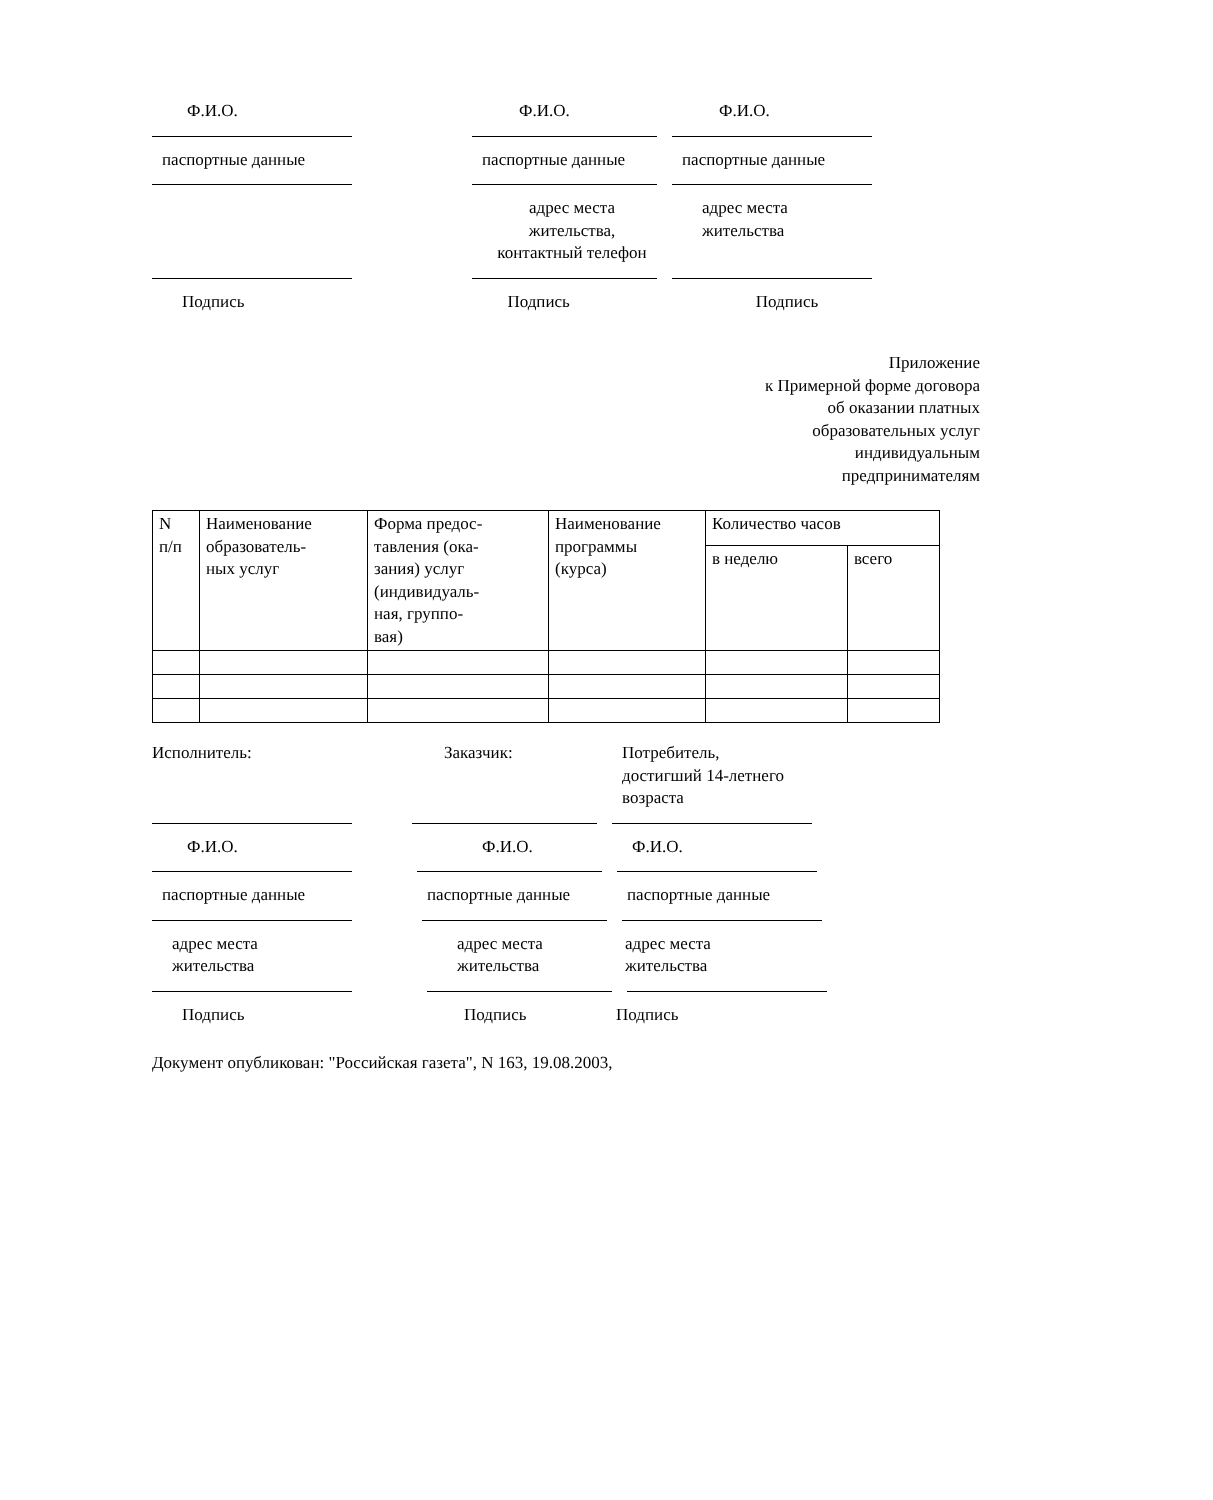Ф.И.О. Ф.И.О. Ф.И.О.
паспортные данные паспортные данные паспортные данные
адрес места
жительства,
контактный телефон
адрес места
жительства
Подпись Подпись Подпись
Приложение
к Примерной форме договора
об оказании платных
образовательных услуг
индивидуальным
предпринимателям
| N п/п | Наименование образователь- ных услуг | Форма предос- тавления (ока- зания) услуг (индивидуаль- ная, группо- вая) | Наименование программы (курса) | Количество часов | |
| --- | --- | --- | --- | --- | --- |
| | | | | в неделю | всего |
Исполнитель: Заказчик: Потребитель,
достигший 14-летнего
возраста
Ф.И.О. Ф.И.О. Ф.И.О.
паспортные данные паспортные данные паспортные данные
адрес места
жительства
адрес места
жительства
адрес места
жительства
Подпись Подпись Подпись
Документ опубликован: "Российская газета", N 163, 19.08.2003,